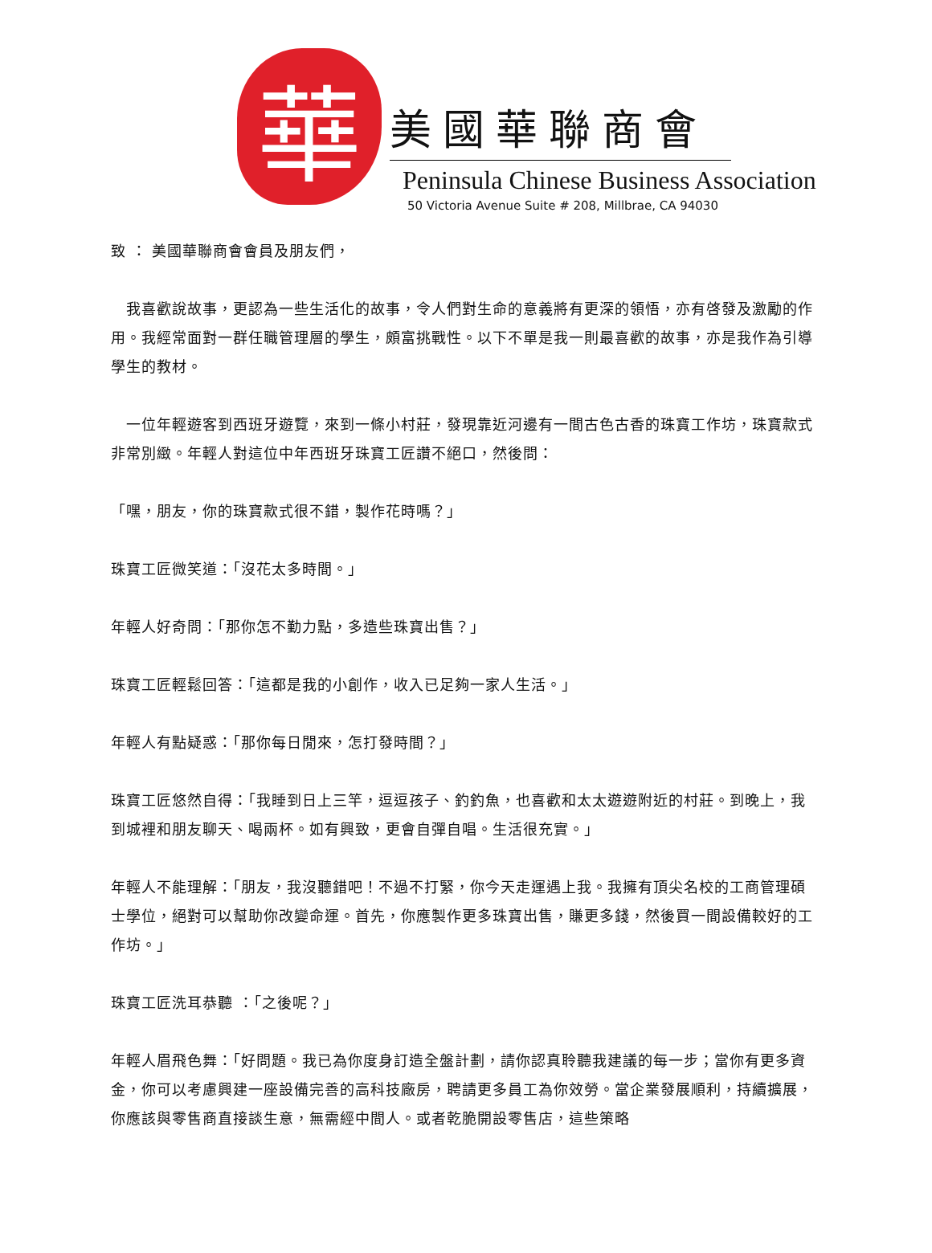華
美國華聯商會
Peninsula Chinese Business Association
50 Victoria Avenue Suite # 208, Millbrae, CA 94030
致 ： 美國華聯商會會員及朋友們，
　我喜歡說故事，更認為一些生活化的故事，令人們對生命的意義將有更深的領悟，亦有啓發及激勵的作用。我經常面對一群任職管理層的學生，頗富挑戰性。以下不單是我一則最喜歡的故事，亦是我作為引導學生的教材。
　一位年輕遊客到西班牙遊覽，來到一條小村莊，發現靠近河邊有一間古色古香的珠寶工作坊，珠寶款式非常別緻。年輕人對這位中年西班牙珠寶工匠讚不絕口，然後問：
「嘿，朋友，你的珠寶款式很不錯，製作花時嗎？」
珠寶工匠微笑道：「沒花太多時間。」
年輕人好奇問：「那你怎不勤力點，多造些珠寶出售？」
珠寶工匠輕鬆回答：「這都是我的小創作，收入已足夠一家人生活。」
年輕人有點疑惑：「那你每日閒來，怎打發時間？」
珠寶工匠悠然自得：「我睡到日上三竿，逗逗孩子、釣釣魚，也喜歡和太太遊遊附近的村莊。到晚上，我到城裡和朋友聊天、喝兩杯。如有興致，更會自彈自唱。生活很充實。」
年輕人不能理解：「朋友，我沒聽錯吧！不過不打緊，你今天走運遇上我。我擁有頂尖名校的工商管理碩士學位，絕對可以幫助你改變命運。首先，你應製作更多珠寶出售，賺更多錢，然後買一間設備較好的工作坊。」
珠寶工匠洗耳恭聽 ：「之後呢？」
年輕人眉飛色舞：「好問題。我已為你度身訂造全盤計劃，請你認真聆聽我建議的每一步；當你有更多資金，你可以考慮興建一座設備完善的高科技廠房，聘請更多員工為你效勞。當企業發展順利，持續擴展，你應該與零售商直接談生意，無需經中間人。或者乾脆開設零售店，這些策略